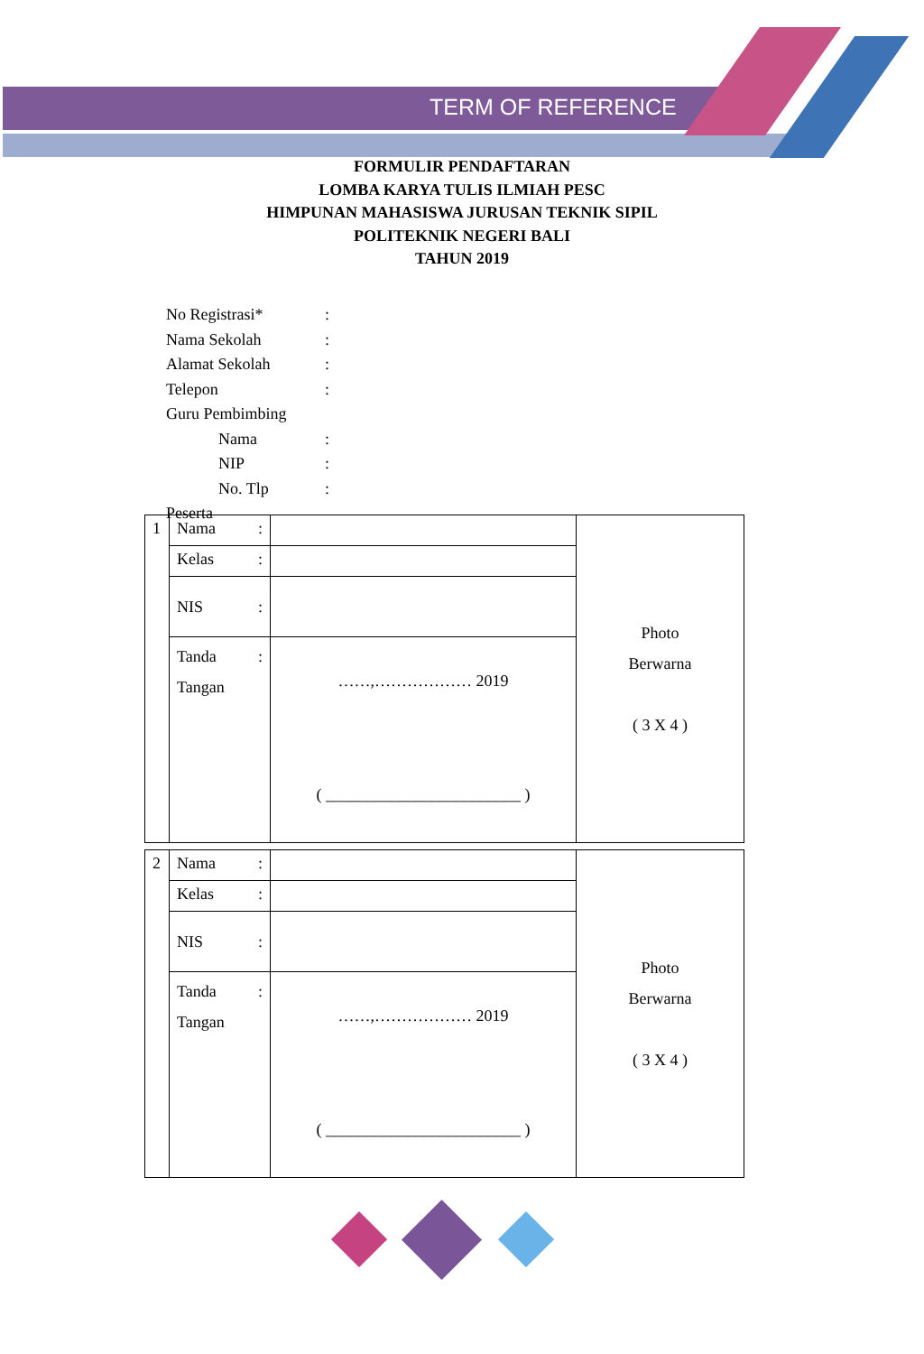TERM OF REFERENCE
FORMULIR PENDAFTARAN
LOMBA KARYA TULIS ILMIAH PESC
HIMPUNAN MAHASISWA JURUSAN TEKNIK SIPIL
POLITEKNIK NEGERI BALI
TAHUN 2019
| No Registrasi* | : |
| Nama Sekolah | : |
| Alamat Sekolah | : |
| Telepon | : |
| Guru Pembimbing | |
| Nama | : |
| NIP | : |
| No. Tlp | : |
| Peserta | |
| 1 | Nama : | | Photo Berwarna ( 3 X 4 ) |
| | Kelas : | | |
| | NIS : | | |
| | Tanda : Tangan | ……,……………… 2019 ( ________________________ ) | |
| 2 | Nama : | | Photo Berwarna ( 3 X 4 ) |
| | Kelas : | | |
| | NIS : | | |
| | Tanda : Tangan | ……,……………… 2019 ( ________________________ ) | |